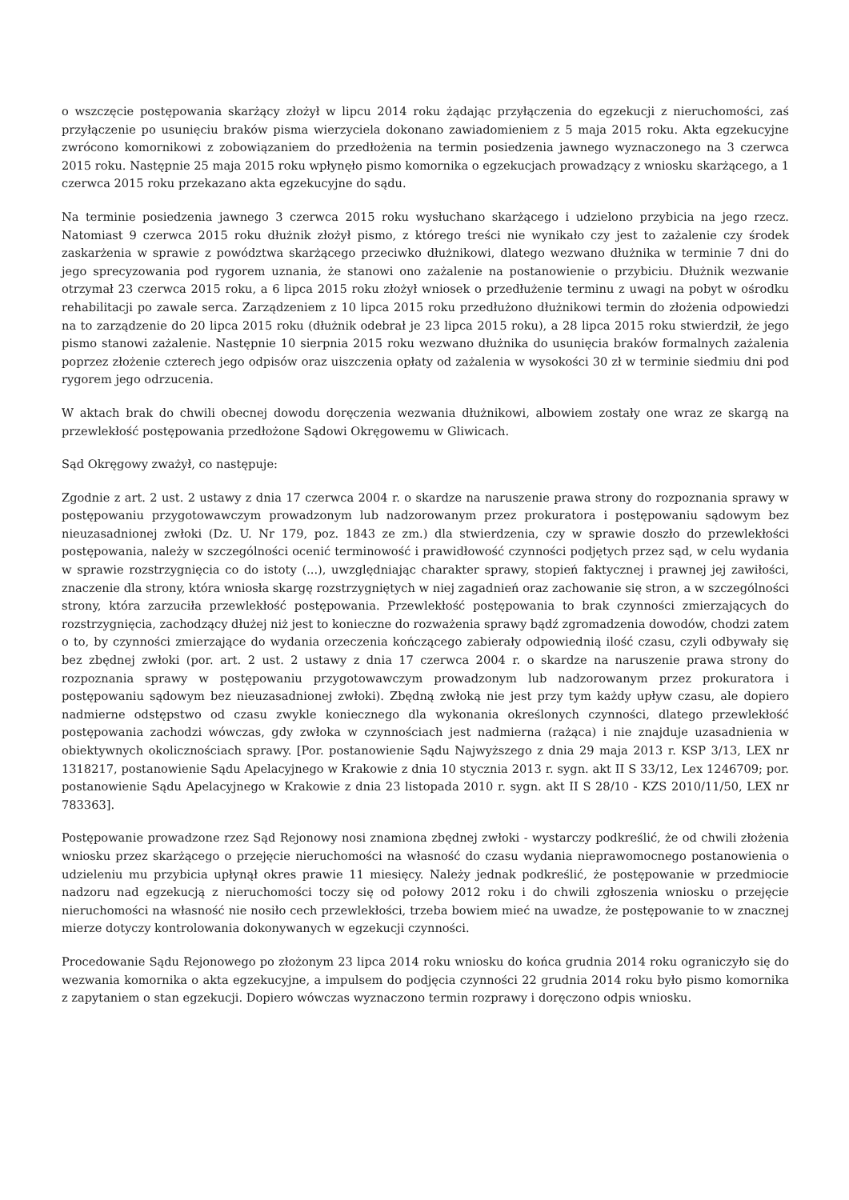o wszczęcie postępowania skarżący złożył w lipcu 2014 roku żądając przyłączenia do egzekucji z nieruchomości, zaś przyłączenie po usunięciu braków pisma wierzyciela dokonano zawiadomieniem z 5 maja 2015 roku. Akta egzekucyjne zwrócono komornikowi z zobowiązaniem do przedłożenia na termin posiedzenia jawnego wyznaczonego na 3 czerwca 2015 roku. Następnie 25 maja 2015 roku wpłynęło pismo komornika o egzekucjach prowadzący z wniosku skarżącego, a 1 czerwca 2015 roku przekazano akta egzekucyjne do sądu.
Na terminie posiedzenia jawnego 3 czerwca 2015 roku wysłuchano skarżącego i udzielono przybicia na jego rzecz. Natomiast 9 czerwca 2015 roku dłużnik złożył pismo, z którego treści nie wynikało czy jest to zażalenie czy środek zaskarżenia w sprawie z powództwa skarżącego przeciwko dłużnikowi, dlatego wezwano dłużnika w terminie 7 dni do jego sprecyzowania pod rygorem uznania, że stanowi ono zażalenie na postanowienie o przybiciu. Dłużnik wezwanie otrzymał 23 czerwca 2015 roku, a 6 lipca 2015 roku złożył wniosek o przedłużenie terminu z uwagi na pobyt w ośrodku rehabilitacji po zawale serca. Zarządzeniem z 10 lipca 2015 roku przedłużono dłużnikowi termin do złożenia odpowiedzi na to zarządzenie do 20 lipca 2015 roku (dłużnik odebrał je 23 lipca 2015 roku), a 28 lipca 2015 roku stwierdził, że jego pismo stanowi zażalenie. Następnie 10 sierpnia 2015 roku wezwano dłużnika do usunięcia braków formalnych zażalenia poprzez złożenie czterech jego odpisów oraz uiszczenia opłaty od zażalenia w wysokości 30 zł w terminie siedmiu dni pod rygorem jego odrzucenia.
W aktach brak do chwili obecnej dowodu doręczenia wezwania dłużnikowi, albowiem zostały one wraz ze skargą na przewlekłość postępowania przedłożone Sądowi Okręgowemu w Gliwicach.
Sąd Okręgowy zważył, co następuje:
Zgodnie z art. 2 ust. 2 ustawy z dnia 17 czerwca 2004 r. o skardze na naruszenie prawa strony do rozpoznania sprawy w postępowaniu przygotowawczym prowadzonym lub nadzorowanym przez prokuratora i postępowaniu sądowym bez nieuzasadnionej zwłoki (Dz. U. Nr 179, poz. 1843 ze zm.) dla stwierdzenia, czy w sprawie doszło do przewlekłości postępowania, należy w szczególności ocenić terminowość i prawidłowość czynności podjętych przez sąd, w celu wydania w sprawie rozstrzygnięcia co do istoty (...), uwzględniając charakter sprawy, stopień faktycznej i prawnej jej zawiłości, znaczenie dla strony, która wniosła skargę rozstrzygniętych w niej zagadnień oraz zachowanie się stron, a w szczególności strony, która zarzuciła przewlekłość postępowania. Przewlekłość postępowania to brak czynności zmierzających do rozstrzygnięcia, zachodzący dłużej niż jest to konieczne do rozważenia sprawy bądź zgromadzenia dowodów, chodzi zatem o to, by czynności zmierzające do wydania orzeczenia kończącego zabierały odpowiednią ilość czasu, czyli odbywały się bez zbędnej zwłoki (por. art. 2 ust. 2 ustawy z dnia 17 czerwca 2004 r. o skardze na naruszenie prawa strony do rozpoznania sprawy w postępowaniu przygotowawczym prowadzonym lub nadzorowanym przez prokuratora i postępowaniu sądowym bez nieuzasadnionej zwłoki). Zbędną zwłoką nie jest przy tym każdy upływ czasu, ale dopiero nadmierne odstępstwo od czasu zwykle koniecznego dla wykonania określonych czynności, dlatego przewlekłość postępowania zachodzi wówczas, gdy zwłoka w czynnościach jest nadmierna (rażąca) i nie znajduje uzasadnienia w obiektywnych okolicznościach sprawy. [Por. postanowienie Sądu Najwyższego z dnia 29 maja 2013 r. KSP 3/13, LEX nr 1318217, postanowienie Sądu Apelacyjnego w Krakowie z dnia 10 stycznia 2013 r. sygn. akt II S 33/12, Lex 1246709; por. postanowienie Sądu Apelacyjnego w Krakowie z dnia 23 listopada 2010 r. sygn. akt II S 28/10 - KZS 2010/11/50, LEX nr 783363].
Postępowanie prowadzone rzez Sąd Rejonowy nosi znamiona zbędnej zwłoki - wystarczy podkreślić, że od chwili złożenia wniosku przez skarżącego o przejęcie nieruchomości na własność do czasu wydania nieprawomocnego postanowienia o udzieleniu mu przybicia upłynął okres prawie 11 miesięcy. Należy jednak podkreślić, że postępowanie w przedmiocie nadzoru nad egzekucją z nieruchomości toczy się od połowy 2012 roku i do chwili zgłoszenia wniosku o przejęcie nieruchomości na własność nie nosiło cech przewlekłości, trzeba bowiem mieć na uwadze, że postępowanie to w znacznej mierze dotyczy kontrolowania dokonywanych w egzekucji czynności.
Procedowanie Sądu Rejonowego po złożonym 23 lipca 2014 roku wniosku do końca grudnia 2014 roku ograniczyło się do wezwania komornika o akta egzekucyjne, a impulsem do podjęcia czynności 22 grudnia 2014 roku było pismo komornika z zapytaniem o stan egzekucji. Dopiero wówczas wyznaczono termin rozprawy i doręczono odpis wniosku.